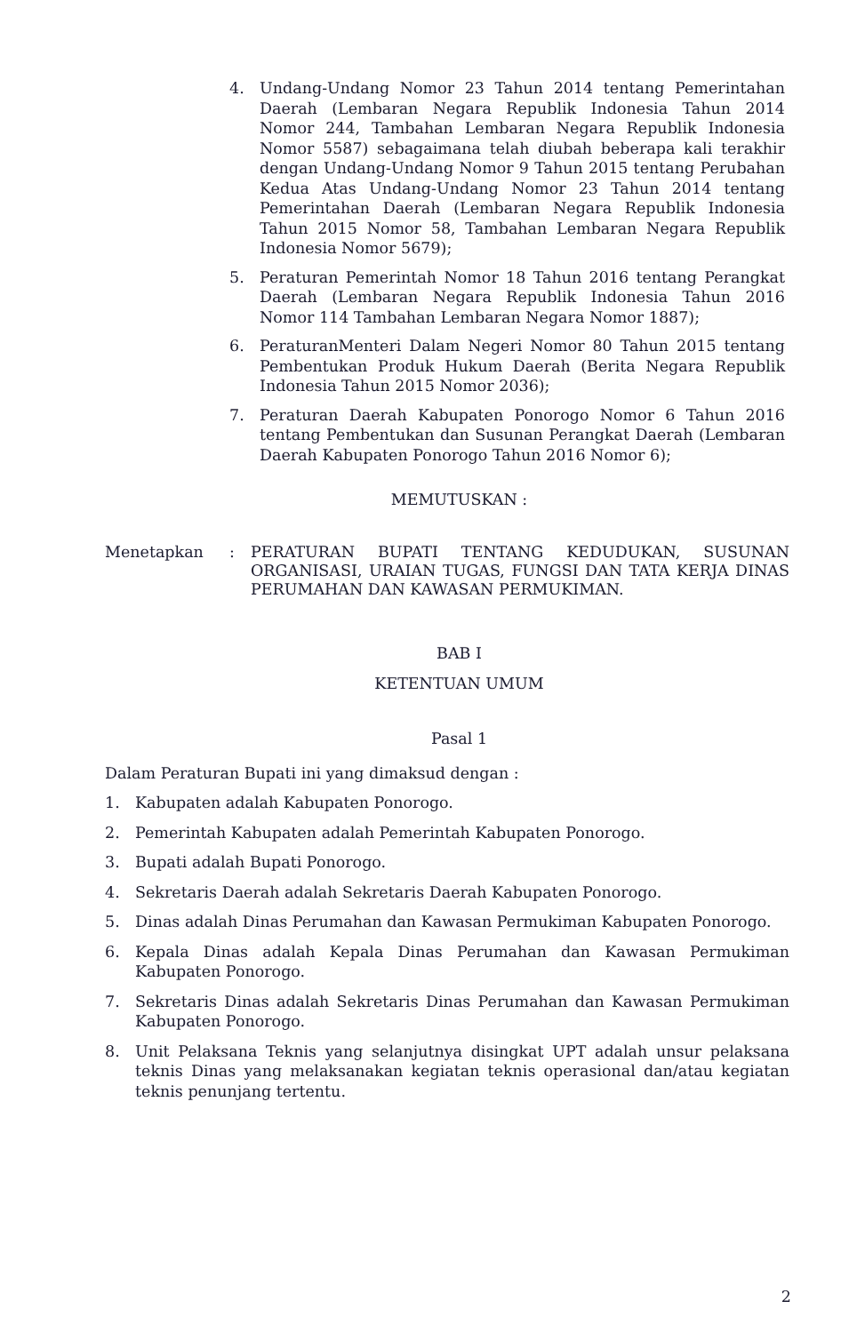4. Undang-Undang Nomor 23 Tahun 2014 tentang Pemerintahan Daerah (Lembaran Negara Republik Indonesia Tahun 2014 Nomor 244, Tambahan Lembaran Negara Republik Indonesia Nomor 5587) sebagaimana telah diubah beberapa kali terakhir dengan Undang-Undang Nomor 9 Tahun 2015 tentang Perubahan Kedua Atas Undang-Undang Nomor 23 Tahun 2014 tentang Pemerintahan Daerah (Lembaran Negara Republik Indonesia Tahun 2015 Nomor 58, Tambahan Lembaran Negara Republik Indonesia Nomor 5679);
5. Peraturan Pemerintah Nomor 18 Tahun 2016 tentang Perangkat Daerah (Lembaran Negara Republik Indonesia Tahun 2016 Nomor 114 Tambahan Lembaran Negara Nomor 1887);
6. PeraturanMenteri Dalam Negeri Nomor 80 Tahun 2015 tentang Pembentukan Produk Hukum Daerah (Berita Negara Republik Indonesia Tahun 2015 Nomor 2036);
7. Peraturan Daerah Kabupaten Ponorogo Nomor 6 Tahun 2016 tentang Pembentukan dan Susunan Perangkat Daerah (Lembaran Daerah Kabupaten Ponorogo Tahun 2016 Nomor 6);
MEMUTUSKAN :
Menetapkan: PERATURAN BUPATI TENTANG KEDUDUKAN, SUSUNAN ORGANISASI, URAIAN TUGAS, FUNGSI DAN TATA KERJA DINAS PERUMAHAN DAN KAWASAN PERMUKIMAN.
BAB I
KETENTUAN UMUM
Pasal 1
Dalam Peraturan Bupati ini yang dimaksud dengan :
1. Kabupaten adalah Kabupaten Ponorogo.
2. Pemerintah Kabupaten adalah Pemerintah Kabupaten Ponorogo.
3. Bupati adalah Bupati Ponorogo.
4. Sekretaris Daerah adalah Sekretaris Daerah Kabupaten Ponorogo.
5. Dinas adalah Dinas Perumahan dan Kawasan Permukiman Kabupaten Ponorogo.
6. Kepala Dinas adalah Kepala Dinas Perumahan dan Kawasan Permukiman Kabupaten Ponorogo.
7. Sekretaris Dinas adalah Sekretaris Dinas Perumahan dan Kawasan Permukiman Kabupaten Ponorogo.
8. Unit Pelaksana Teknis yang selanjutnya disingkat UPT adalah unsur pelaksana teknis Dinas yang melaksanakan kegiatan teknis operasional dan/atau kegiatan teknis penunjang tertentu.
2